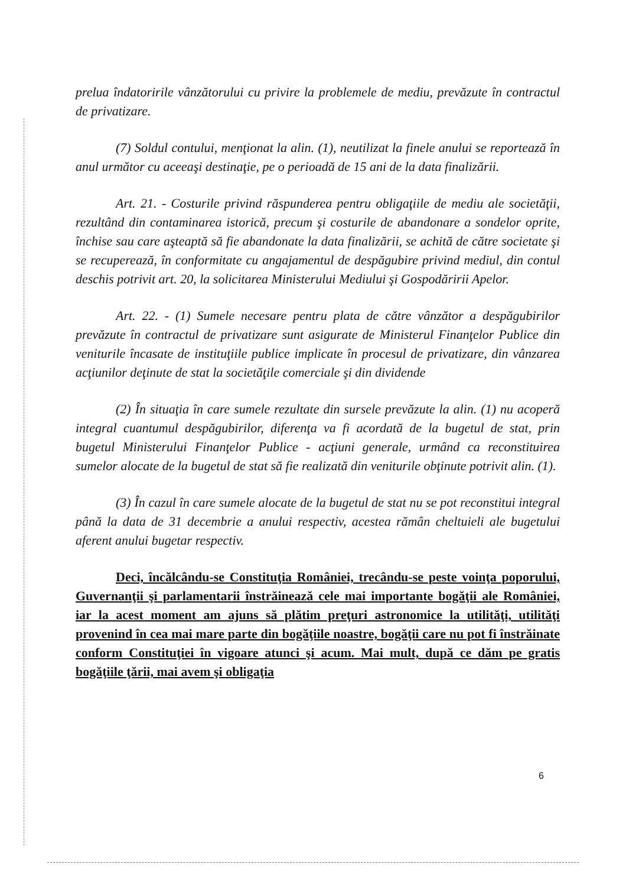prelua îndatoririle vânzătorului cu privire la problemele de mediu, prevăzute în contractul de privatizare.
(7) Soldul contului, menţionat la alin. (1), neutilizat la finele anului se reportează în anul următor cu aceeaşi destinaţie, pe o perioadă de 15 ani de la data finalizării.
Art. 21. - Costurile privind răspunderea pentru obligaţiile de mediu ale societăţii, rezultând din contaminarea istorică, precum şi costurile de abandonare a sondelor oprite, închise sau care aşteaptă să fie abandonate la data finalizării, se achită de către societate şi se recuperează, în conformitate cu angajamentul de despăgubire privind mediul, din contul deschis potrivit art. 20, la solicitarea Ministerului Mediului şi Gospodăririi Apelor.
Art. 22. - (1) Sumele necesare pentru plata de către vânzător a despăgubirilor prevăzute în contractul de privatizare sunt asigurate de Ministerul Finanţelor Publice din veniturile încasate de instituţiile publice implicate în procesul de privatizare, din vânzarea acţiunilor deţinute de stat la societăţile comerciale şi din dividende
(2) În situaţia în care sumele rezultate din sursele prevăzute la alin. (1) nu acoperă integral cuantumul despăgubirilor, diferenţa va fi acordată de la bugetul de stat, prin bugetul Ministerului Finanţelor Publice - acţiuni generale, urmând ca reconstituirea sumelor alocate de la bugetul de stat să fie realizată din veniturile obţinute potrivit alin. (1).
(3) În cazul în care sumele alocate de la bugetul de stat nu se pot reconstitui integral până la data de 31 decembrie a anului respectiv, acestea rămân cheltuieli ale bugetului aferent anului bugetar respectiv.
Deci, încălcându-se Constituţia României, trecându-se peste voinţa poporului, Guvernanţii şi parlamentarii înstrăinează cele mai importante bogăţii ale României, iar la acest moment am ajuns să plătim preţuri astronomice la utilităţi, utilităţi provenind în cea mai mare parte din bogăţiile noastre, bogăţii care nu pot fi înstrăinate conform Constituţiei în vigoare atunci şi acum. Mai mult, după ce dăm pe gratis bogăţiile ţării, mai avem şi obligaţia
6